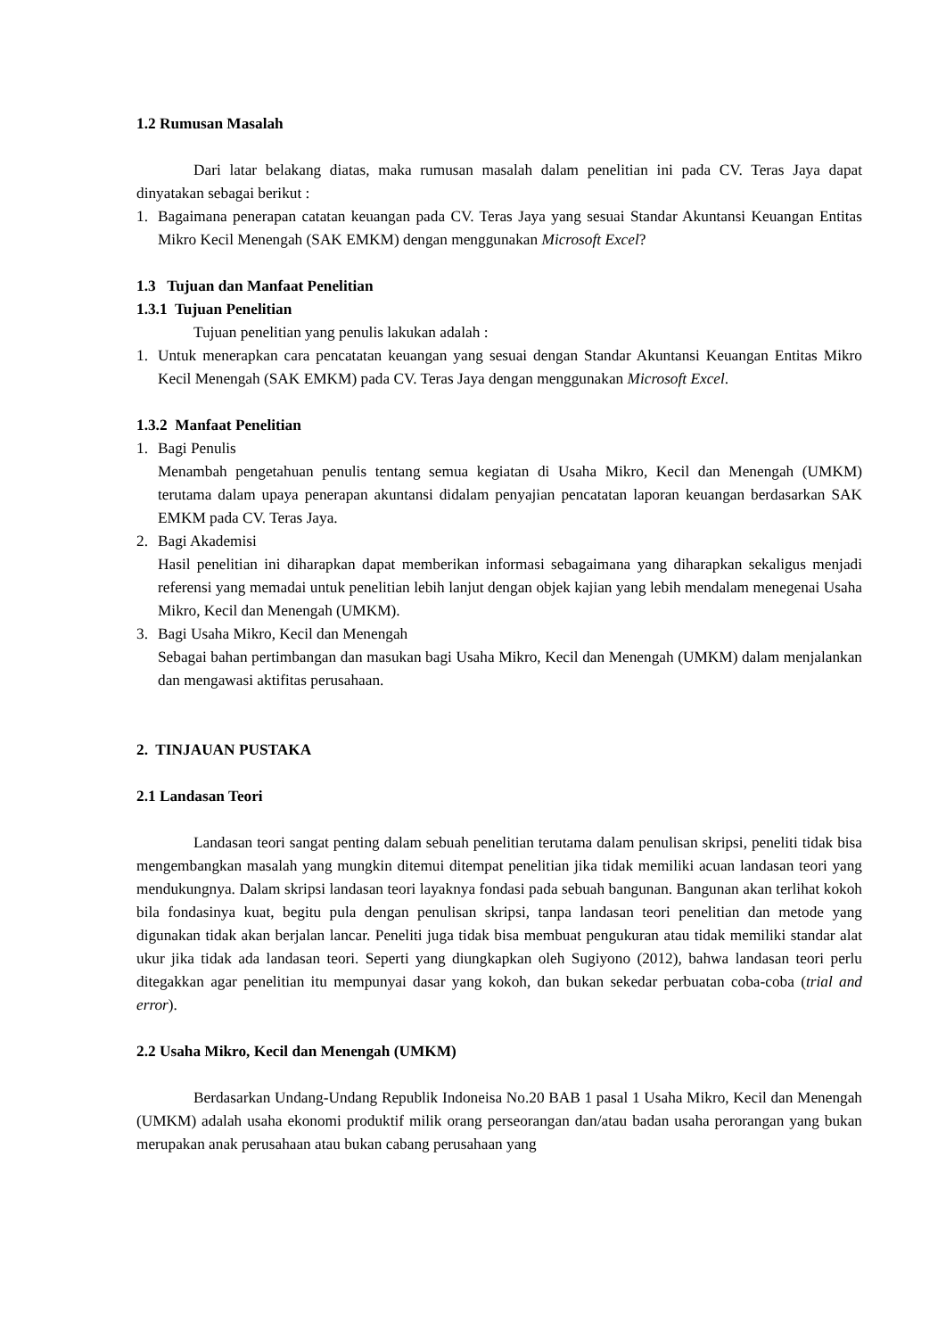1.2 Rumusan Masalah
Dari latar belakang diatas, maka rumusan masalah dalam penelitian ini pada CV. Teras Jaya dapat dinyatakan sebagai berikut :
1. Bagaimana penerapan catatan keuangan pada CV. Teras Jaya yang sesuai Standar Akuntansi Keuangan Entitas Mikro Kecil Menengah (SAK EMKM) dengan menggunakan Microsoft Excel?
1.3 Tujuan dan Manfaat Penelitian
1.3.1 Tujuan Penelitian
Tujuan penelitian yang penulis lakukan adalah :
1. Untuk menerapkan cara pencatatan keuangan yang sesuai dengan Standar Akuntansi Keuangan Entitas Mikro Kecil Menengah (SAK EMKM) pada CV. Teras Jaya dengan menggunakan Microsoft Excel.
1.3.2 Manfaat Penelitian
1. Bagi Penulis
Menambah pengetahuan penulis tentang semua kegiatan di Usaha Mikro, Kecil dan Menengah (UMKM) terutama dalam upaya penerapan akuntansi didalam penyajian pencatatan laporan keuangan berdasarkan SAK EMKM pada CV. Teras Jaya.
2. Bagi Akademisi
Hasil penelitian ini diharapkan dapat memberikan informasi sebagaimana yang diharapkan sekaligus menjadi referensi yang memadai untuk penelitian lebih lanjut dengan objek kajian yang lebih mendalam menegenai Usaha Mikro, Kecil dan Menengah (UMKM).
3. Bagi Usaha Mikro, Kecil dan Menengah
Sebagai bahan pertimbangan dan masukan bagi Usaha Mikro, Kecil dan Menengah (UMKM) dalam menjalankan dan mengawasi aktifitas perusahaan.
2. TINJAUAN PUSTAKA
2.1 Landasan Teori
Landasan teori sangat penting dalam sebuah penelitian terutama dalam penulisan skripsi, peneliti tidak bisa mengembangkan masalah yang mungkin ditemui ditempat penelitian jika tidak memiliki acuan landasan teori yang mendukungnya. Dalam skripsi landasan teori layaknya fondasi pada sebuah bangunan. Bangunan akan terlihat kokoh bila fondasinya kuat, begitu pula dengan penulisan skripsi, tanpa landasan teori penelitian dan metode yang digunakan tidak akan berjalan lancar. Peneliti juga tidak bisa membuat pengukuran atau tidak memiliki standar alat ukur jika tidak ada landasan teori. Seperti yang diungkapkan oleh Sugiyono (2012), bahwa landasan teori perlu ditegakkan agar penelitian itu mempunyai dasar yang kokoh, dan bukan sekedar perbuatan coba-coba (trial and error).
2.2 Usaha Mikro, Kecil dan Menengah (UMKM)
Berdasarkan Undang-Undang Republik Indoneisa No.20 BAB 1 pasal 1 Usaha Mikro, Kecil dan Menengah (UMKM) adalah usaha ekonomi produktif milik orang perseorangan dan/atau badan usaha perorangan yang bukan merupakan anak perusahaan atau bukan cabang perusahaan yang